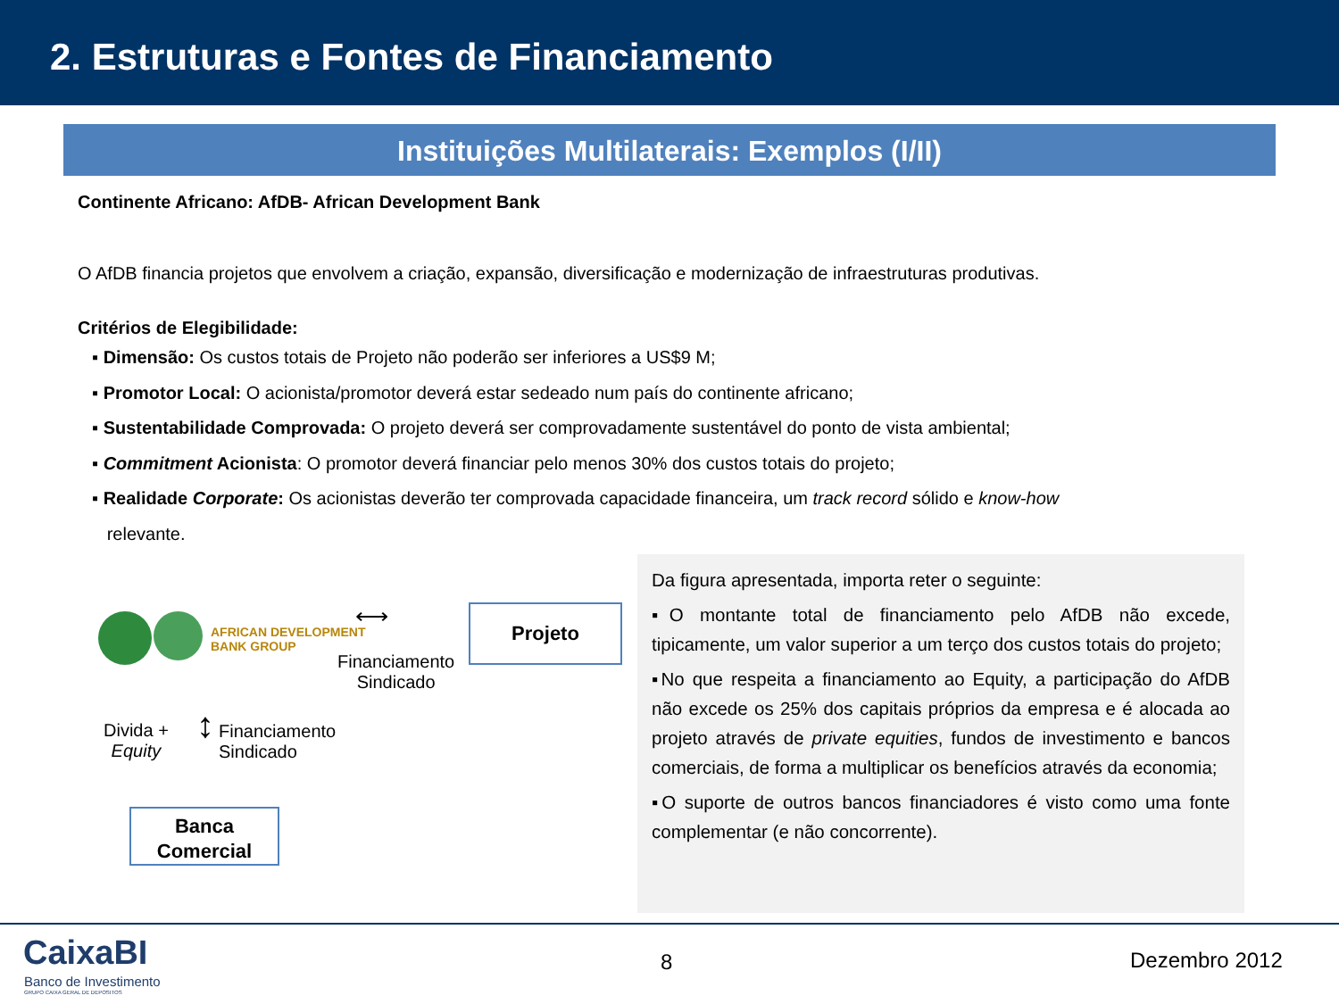2. Estruturas e Fontes de Financiamento
Instituições Multilaterais: Exemplos (I/II)
Continente Africano: AfDB- African Development Bank
O AfDB financia projetos que envolvem a criação, expansão, diversificação e modernização de infraestruturas produtivas.
Critérios de Elegibilidade:
▪ Dimensão: Os custos totais de Projeto não poderão ser inferiores a US$9 M;
▪ Promotor Local: O acionista/promotor deverá estar sedeado num país do continente africano;
▪ Sustentabilidade Comprovada: O projeto deverá ser comprovadamente sustentável do ponto de vista ambiental;
▪ Commitment Acionista: O promotor deverá financiar pelo menos 30% dos custos totais do projeto;
▪ Realidade Corporate: Os acionistas deverão ter comprovada capacidade financeira, um track record sólido e know-how
relevante.
AFRICAN DEVELOPMENT
BANK GROUP
⟷
Financiamento
Sindicado
Projeto
Divida +
Equity
↕
Financiamento
Sindicado
Banca
Comercial
Da figura apresentada, importa reter o seguinte:
▪O montante total de financiamento pelo AfDB não excede, tipicamente, um valor superior a um terço dos custos totais do projeto;
▪No que respeita a financiamento ao Equity, a participação do AfDB não excede os 25% dos capitais próprios da empresa e é alocada ao projeto através de private equities, fundos de investimento e bancos comerciais, de forma a multiplicar os benefícios através da economia;
▪O suporte de outros bancos financiadores é visto como uma fonte complementar (e não concorrente).
CaixaBI
Banco de Investimento
GRUPO CAIXA GERAL DE DEPOSITOS
8 Dezembro 2012